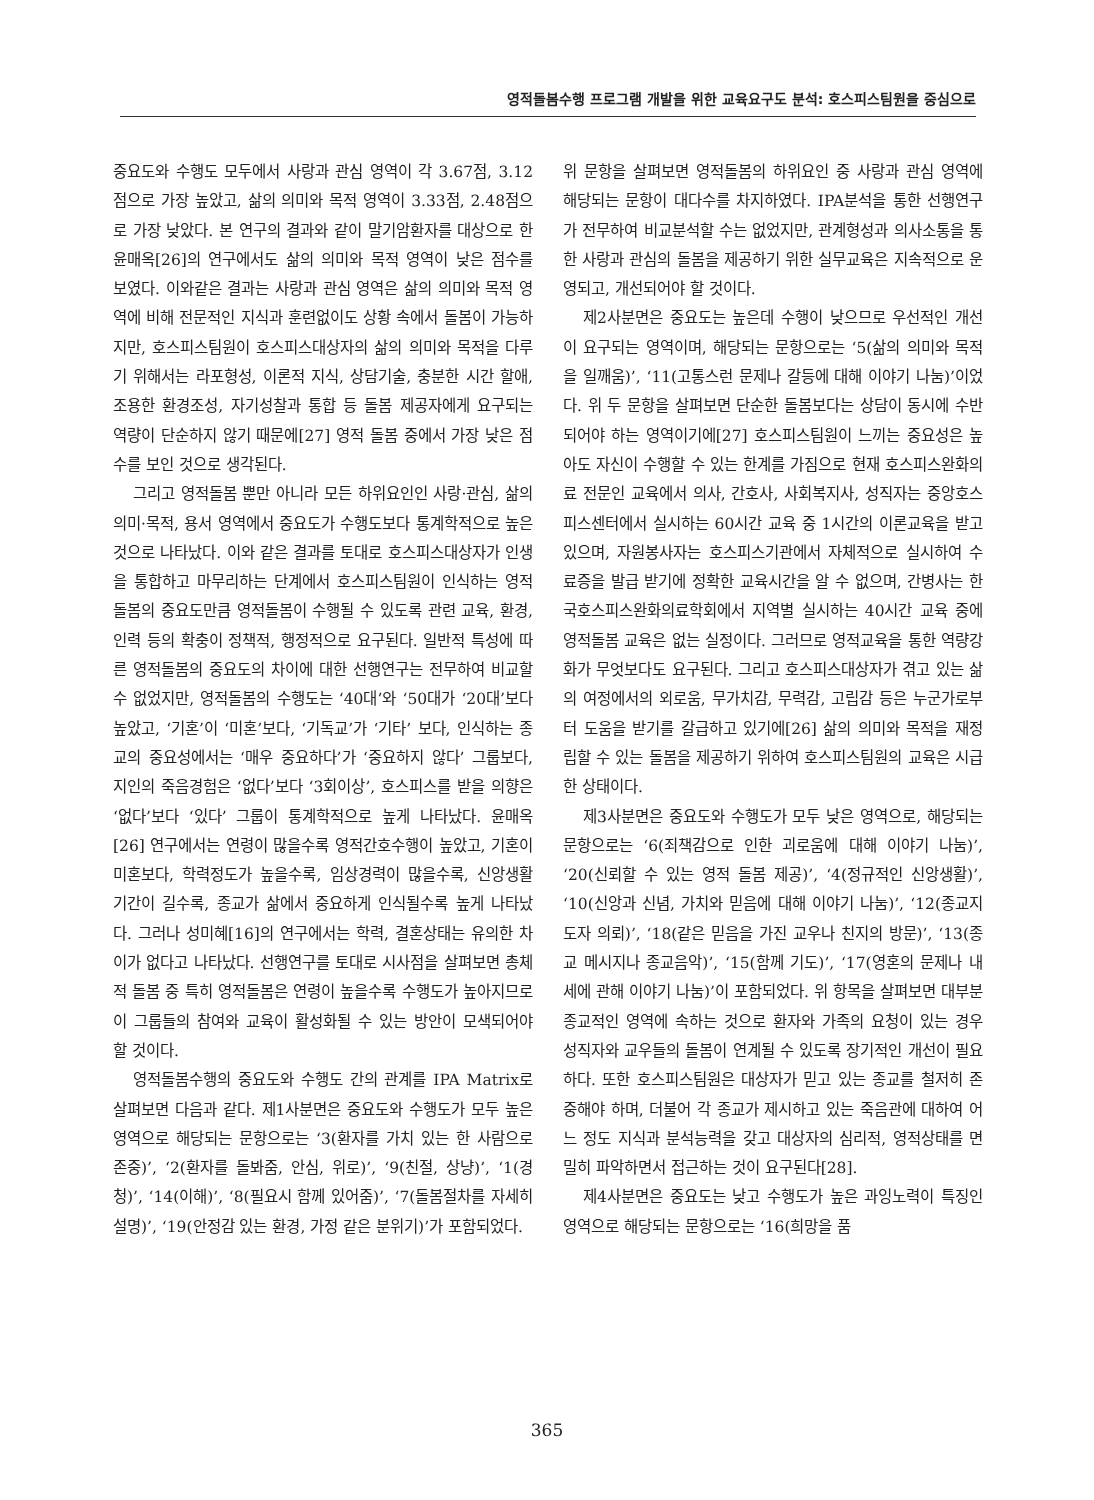영적돌봄수행 프로그램 개발을 위한 교육요구도 분석: 호스피스팀원을 중심으로
중요도와 수행도 모두에서 사랑과 관심 영역이 각 3.67점, 3.12점으로 가장 높았고, 삶의 의미와 목적 영역이 3.33점, 2.48점으로 가장 낮았다. 본 연구의 결과와 같이 말기암환자를 대상으로 한 윤매옥[26]의 연구에서도 삶의 의미와 목적 영역이 낮은 점수를 보였다. 이와같은 결과는 사랑과 관심 영역은 삶의 의미와 목적 영역에 비해 전문적인 지식과 훈련없이도 상황 속에서 돌봄이 가능하지만, 호스피스팀원이 호스피스대상자의 삶의 의미와 목적을 다루기 위해서는 라포형성, 이론적 지식, 상담기술, 충분한 시간 할애, 조용한 환경조성, 자기성찰과 통합 등 돌봄 제공자에게 요구되는 역량이 단순하지 않기 때문에[27] 영적 돌봄 중에서 가장 낮은 점수를 보인 것으로 생각된다.
그리고 영적돌봄 뿐만 아니라 모든 하위요인인 사랑·관심, 삶의 의미·목적, 용서 영역에서 중요도가 수행도보다 통계학적으로 높은 것으로 나타났다. 이와 같은 결과를 토대로 호스피스대상자가 인생을 통합하고 마무리하는 단계에서 호스피스팀원이 인식하는 영적돌봄의 중요도만큼 영적돌봄이 수행될 수 있도록 관련 교육, 환경, 인력 등의 확충이 정책적, 행정적으로 요구된다. 일반적 특성에 따른 영적돌봄의 중요도의 차이에 대한 선행연구는 전무하여 비교할 수 없었지만, 영적돌봄의 수행도는 ‘40대’와 ‘50대가 ‘20대’보다 높았고, ‘기혼’이 ‘미혼’보다, ‘기독교’가 ‘기타’ 보다, 인식하는 종교의 중요성에서는 ‘매우 중요하다’가 ‘중요하지 않다’ 그룹보다, 지인의 죽음경험은 ‘없다’보다 ‘3회이상’, 호스피스를 받을 의향은 ‘없다’보다 ‘있다’ 그룹이 통계학적으로 높게 나타났다. 윤매옥[26] 연구에서는 연령이 많을수록 영적간호수행이 높았고, 기혼이 미혼보다, 학력정도가 높을수록, 임상경력이 많을수록, 신앙생활 기간이 길수록, 종교가 삶에서 중요하게 인식될수록 높게 나타났다. 그러나 성미혜[16]의 연구에서는 학력, 결혼상태는 유의한 차이가 없다고 나타났다. 선행연구를 토대로 시사점을 살펴보면 총체적 돌봄 중 특히 영적돌봄은 연령이 높을수록 수행도가 높아지므로 이 그룹들의 참여와 교육이 활성화될 수 있는 방안이 모색되어야 할 것이다.
영적돌봄수행의 중요도와 수행도 간의 관계를 IPA Matrix로 살펴보면 다음과 같다. 제1사분면은 중요도와 수행도가 모두 높은 영역으로 해당되는 문항으로는 ‘3(환자를 가치 있는 한 사람으로 존중)’, ‘2(환자를 돌봐줌, 안심, 위로)’, ‘9(친절, 상냥)’, ‘1(경청)’, ‘14(이해)’, ‘8(필요시 함께 있어줌)’, ‘7(돌봄절차를 자세히 설명)’, ‘19(안정감 있는 환경, 가정 같은 분위기)’가 포함되었다.
위 문항을 살펴보면 영적돌봄의 하위요인 중 사랑과 관심 영역에 해당되는 문항이 대다수를 차지하였다. IPA분석을 통한 선행연구가 전무하여 비교분석할 수는 없었지만, 관계형성과 의사소통을 통한 사랑과 관심의 돌봄을 제공하기 위한 실무교육은 지속적으로 운영되고, 개선되어야 할 것이다.
제2사분면은 중요도는 높은데 수행이 낮으므로 우선적인 개선이 요구되는 영역이며, 해당되는 문항으로는 ‘5(삶의 의미와 목적을 일깨움)’, ‘11(고통스런 문제나 갈등에 대해 이야기 나눔)’이었다. 위 두 문항을 살펴보면 단순한 돌봄보다는 상담이 동시에 수반되어야 하는 영역이기에[27] 호스피스팀원이 느끼는 중요성은 높아도 자신이 수행할 수 있는 한계를 가짐으로 현재 호스피스완화의료 전문인 교육에서 의사, 간호사, 사회복지사, 성직자는 중앙호스피스센터에서 실시하는 60시간 교육 중 1시간의 이론교육을 받고 있으며, 자원봉사자는 호스피스기관에서 자체적으로 실시하여 수료증을 발급 받기에 정확한 교육시간을 알 수 없으며, 간병사는 한국호스피스완화의료학회에서 지역별 실시하는 40시간 교육 중에 영적돌봄 교육은 없는 실정이다. 그러므로 영적교육을 통한 역량강화가 무엇보다도 요구된다. 그리고 호스피스대상자가 겪고 있는 삶의 여정에서의 외로움, 무가치감, 무력감, 고립감 등은 누군가로부터 도움을 받기를 갈급하고 있기에[26] 삶의 의미와 목적을 재정립할 수 있는 돌봄을 제공하기 위하여 호스피스팀원의 교육은 시급한 상태이다.
제3사분면은 중요도와 수행도가 모두 낮은 영역으로, 해당되는 문항으로는 ‘6(죄책감으로 인한 괴로움에 대해 이야기 나눔)’, ‘20(신뢰할 수 있는 영적 돌봄 제공)’, ‘4(정규적인 신앙생활)’, ‘10(신앙과 신념, 가치와 믿음에 대해 이야기 나눔)’, ‘12(종교지도자 의뢰)’, ‘18(같은 믿음을 가진 교우나 친지의 방문)’, ‘13(종교 메시지나 종교음악)’, ‘15(함께 기도)’, ‘17(영혼의 문제나 내세에 관해 이야기 나눔)’이 포함되었다. 위 항목을 살펴보면 대부분 종교적인 영역에 속하는 것으로 환자와 가족의 요청이 있는 경우 성직자와 교우들의 돌봄이 연계될 수 있도록 장기적인 개선이 필요하다. 또한 호스피스팀원은 대상자가 믿고 있는 종교를 철저히 존중해야 하며, 더불어 각 종교가 제시하고 있는 죽음관에 대하여 어느 정도 지식과 분석능력을 갖고 대상자의 심리적, 영적상태를 면밀히 파악하면서 접근하는 것이 요구된다[28].
제4사분면은 중요도는 낮고 수행도가 높은 과잉노력이 특징인 영역으로 해당되는 문항으로는 ‘16(희망을 품
365